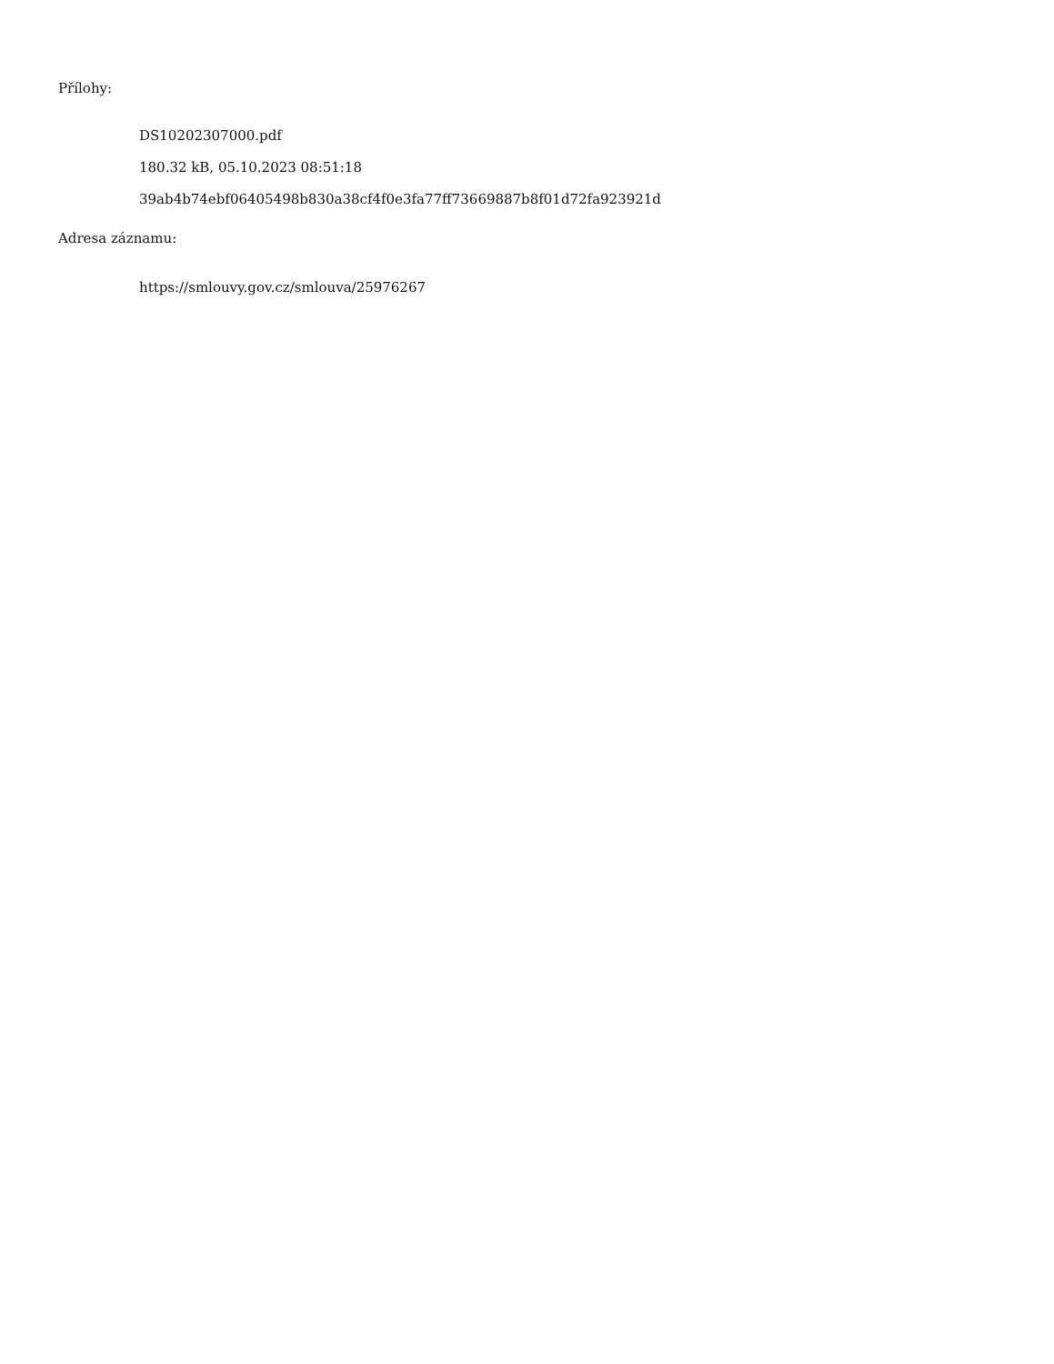Přílohy:
DS10202307000.pdf
180.32 kB, 05.10.2023 08:51:18
39ab4b74ebf06405498b830a38cf4f0e3fa77ff73669887b8f01d72fa923921d
Adresa záznamu:
https://smlouvy.gov.cz/smlouva/25976267